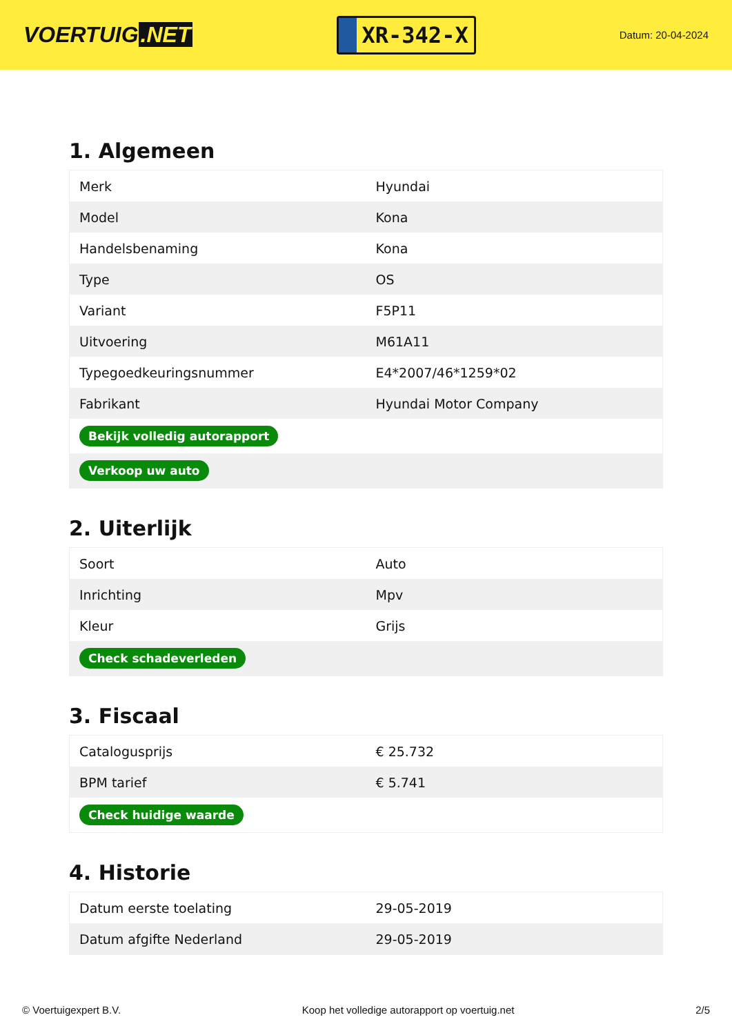VOERTUIG.NET
XR-342-X
Datum: 20-04-2024
1. Algemeen
| Merk | Hyundai |
| Model | Kona |
| Handelsbenaming | Kona |
| Type | OS |
| Variant | F5P11 |
| Uitvoering | M61A11 |
| Typegoedkeuringsnummer | E4*2007/46*1259*02 |
| Fabrikant | Hyundai Motor Company |
| Bekijk volledig autorapport | |
| Verkoop uw auto | |
2. Uiterlijk
| Soort | Auto |
| Inrichting | Mpv |
| Kleur | Grijs |
| Check schadeverleden | |
3. Fiscaal
| Catalogusprijs | € 25.732 |
| BPM tarief | € 5.741 |
| Check huidige waarde | |
4. Historie
| Datum eerste toelating | 29-05-2019 |
| Datum afgifte Nederland | 29-05-2019 |
© Voertuigexpert B.V. Koop het volledige autorapport op voertuig.net 2/5